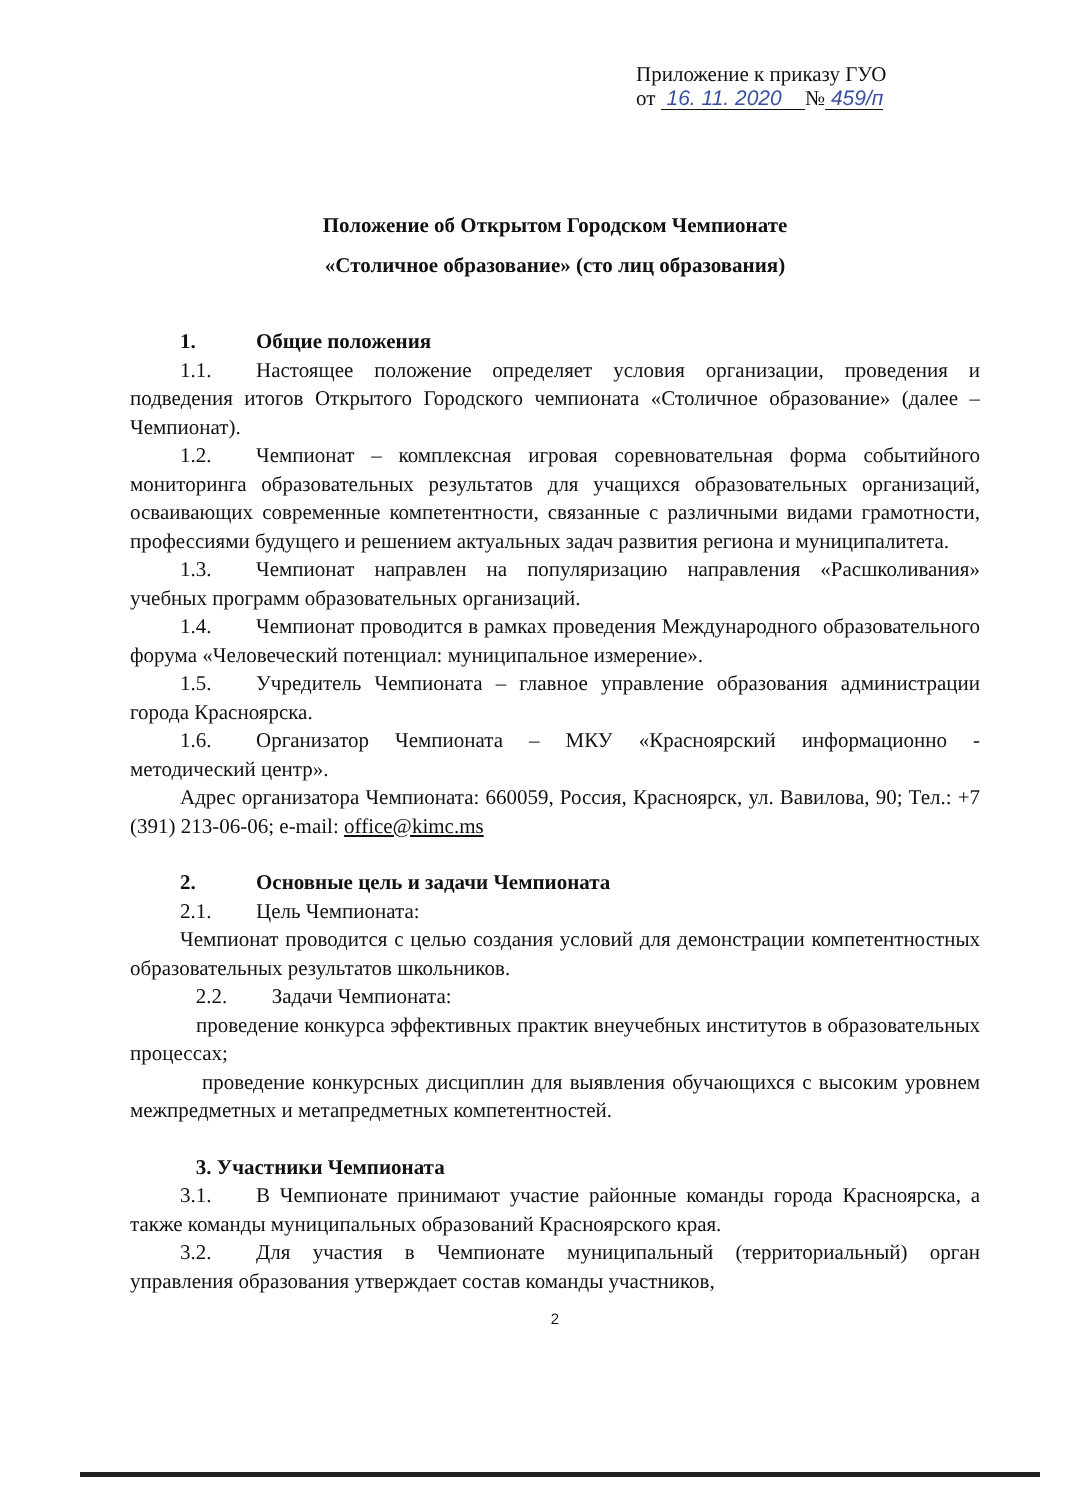Приложение к приказу ГУО
от 16. 11. 2020 № 459/п
Положение об Открытом Городском Чемпионате
«Столичное образование» (сто лиц образования)
1. Общие положения
1.1. Настоящее положение определяет условия организации, проведения и подведения итогов Открытого Городского чемпионата «Столичное образование» (далее – Чемпионат).
1.2. Чемпионат – комплексная игровая соревновательная форма событийного мониторинга образовательных результатов для учащихся образовательных организаций, осваивающих современные компетентности, связанные с различными видами грамотности, профессиями будущего и решением актуальных задач развития региона и муниципалитета.
1.3. Чемпионат направлен на популяризацию направления «Расшколивания» учебных программ образовательных организаций.
1.4. Чемпионат проводится в рамках проведения Международного образовательного форума «Человеческий потенциал: муниципальное измерение».
1.5. Учредитель Чемпионата – главное управление образования администрации города Красноярска.
1.6. Организатор Чемпионата – МКУ «Красноярский информационно - методический центр».
Адрес организатора Чемпионата: 660059, Россия, Красноярск, ул. Вавилова, 90; Тел.: +7 (391) 213-06-06; e-mail: office@kimc.ms
2. Основные цель и задачи Чемпионата
2.1. Цель Чемпионата:
Чемпионат проводится с целью создания условий для демонстрации компетентностных образовательных результатов школьников.
2.2. Задачи Чемпионата:
проведение конкурса эффективных практик внеучебных институтов в образовательных процессах;
проведение конкурсных дисциплин для выявления обучающихся с высоким уровнем межпредметных и метапредметных компетентностей.
3. Участники Чемпионата
3.1. В Чемпионате принимают участие районные команды города Красноярска, а также команды муниципальных образований Красноярского края.
3.2. Для участия в Чемпионате муниципальный (территориальный) орган управления образования утверждает состав команды участников,
2